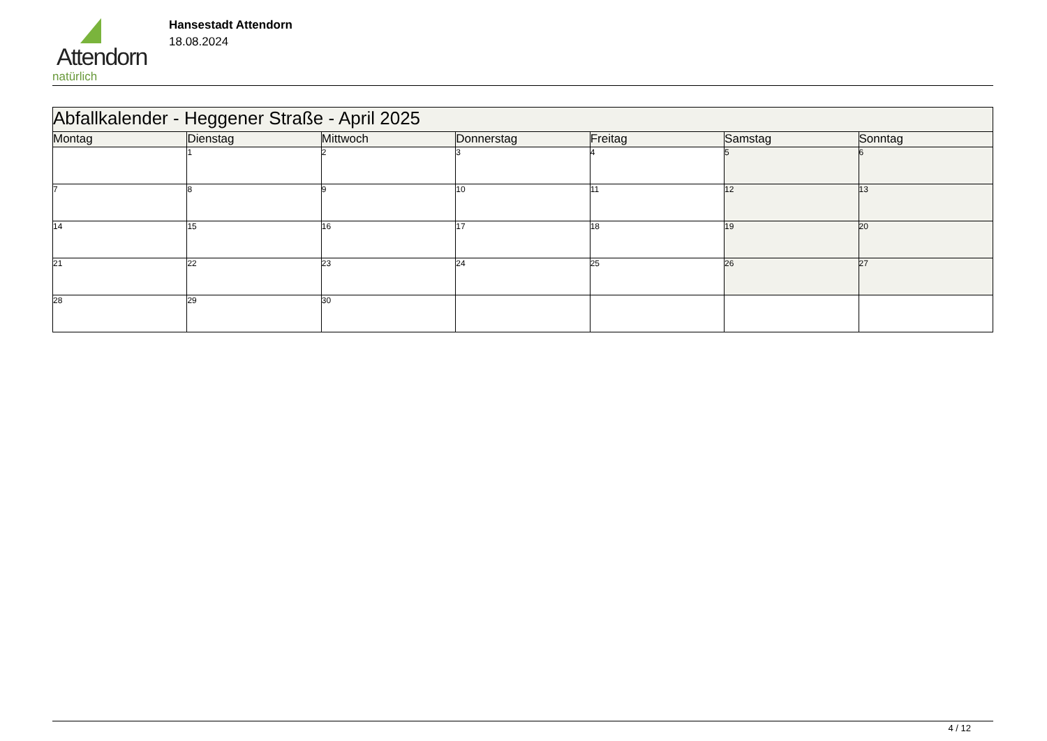Attendorn
natürlich
Hansestadt Attendorn
18.08.2024
| Abfallkalender - Heggener Straße - April 2025 | | | | | | |
| Montag | Dienstag | Mittwoch | Donnerstag | Freitag | Samstag | Sonntag |
| | 1 | 2 | 3 | 4 | 5 | 6 |
| 7 | 8 | 9 | 10 | 11 | 12 | 13 |
| 14 | 15 | 16 | 17 | 18 | 19 | 20 |
| 21 | 22 | 23 | 24 | 25 | 26 | 27 |
| 28 | 29 | 30 | | | | |
4 / 12